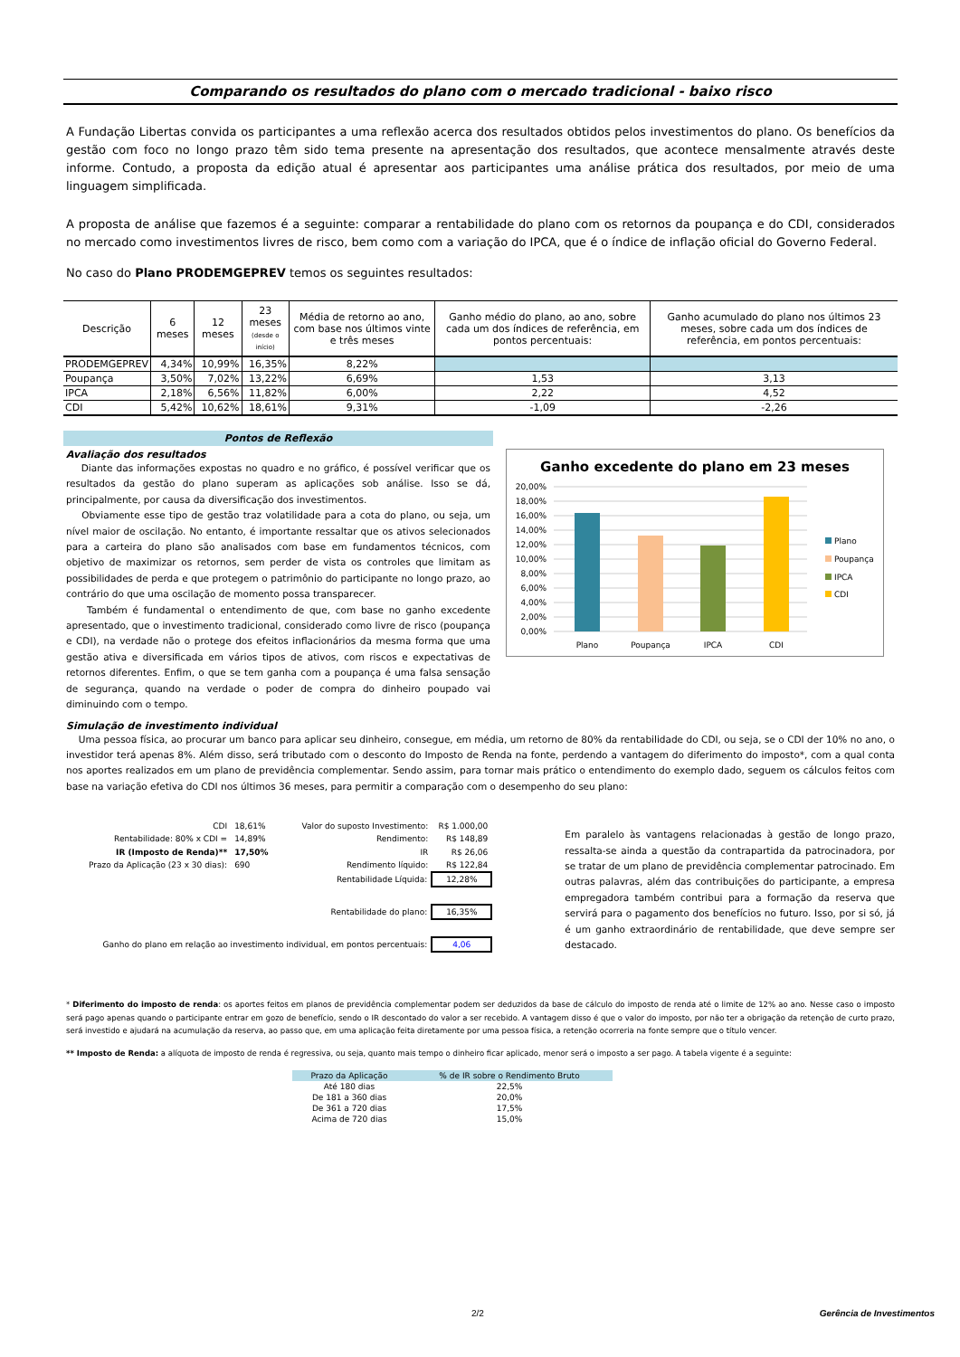Comparando os resultados do plano com o mercado tradicional - baixo risco
A Fundação Libertas convida os participantes a uma reflexão acerca dos resultados obtidos pelos investimentos do plano. Os benefícios da gestão com foco no longo prazo têm sido tema presente na apresentação dos resultados, que acontece mensalmente através deste informe. Contudo, a proposta da edição atual é apresentar aos participantes uma análise prática dos resultados, por meio de uma linguagem simplificada.
A proposta de análise que fazemos é a seguinte: comparar a rentabilidade do plano com os retornos da poupança e do CDI, considerados no mercado como investimentos livres de risco, bem como com a variação do IPCA, que é o índice de inflação oficial do Governo Federal.
No caso do Plano PRODEMGEPREV temos os seguintes resultados:
| Descrição | 6 meses | 12 meses | 23 meses (desde o início) | Média de retorno ao ano, com base nos últimos vinte e três meses | Ganho médio do plano, ao ano, sobre cada um dos índices de referência, em pontos percentuais: | Ganho acumulado do plano nos últimos 23 meses, sobre cada um dos índices de referência, em pontos percentuais: |
| --- | --- | --- | --- | --- | --- | --- |
| PRODEMGEPREV | 4,34% | 10,99% | 16,35% | 8,22% | | |
| Poupança | 3,50% | 7,02% | 13,22% | 6,69% | 1,53 | 3,13 |
| IPCA | 2,18% | 6,56% | 11,82% | 6,00% | 2,22 | 4,52 |
| CDI | 5,42% | 10,62% | 18,61% | 9,31% | -1,09 | -2,26 |
Pontos de Reflexão
Avaliação dos resultados
Diante das informações expostas no quadro e no gráfico, é possível verificar que os resultados da gestão do plano superam as aplicações sob análise. Isso se dá, principalmente, por causa da diversificação dos investimentos.
Obviamente esse tipo de gestão traz volatilidade para a cota do plano, ou seja, um nível maior de oscilação. No entanto, é importante ressaltar que os ativos selecionados para a carteira do plano são analisados com base em fundamentos técnicos, com objetivo de maximizar os retornos, sem perder de vista os controles que limitam as possibilidades de perda e que protegem o patrimônio do participante no longo prazo, ao contrário do que uma oscilação de momento possa transparecer.
Também é fundamental o entendimento de que, com base no ganho excedente apresentado, que o investimento tradicional, considerado como livre de risco (poupança e CDI), na verdade não o protege dos efeitos inflacionários da mesma forma que uma gestão ativa e diversificada em vários tipos de ativos, com riscos e expectativas de retornos diferentes. Enfim, o que se tem ganha com a poupança é uma falsa sensação de segurança, quando na verdade o poder de compra do dinheiro poupado vai diminuindo com o tempo.
Ganho excedente do plano em 23 meses
20,00%
18,00%
16,00%
14,00%
12,00%
10,00%
8,00%
6,00%
4,00%
2,00%
0,00%
Plano
Poupança
IPCA
CDI
Plano
Poupança
IPCA
CDI
Simulação de investimento individual
Uma pessoa física, ao procurar um banco para aplicar seu dinheiro, consegue, em média, um retorno de 80% da rentabilidade do CDI, ou seja, se o CDI der 10% no ano, o investidor terá apenas 8%. Além disso, será tributado com o desconto do Imposto de Renda na fonte, perdendo a vantagem do diferimento do imposto*, com a qual conta nos aportes realizados em um plano de previdência complementar. Sendo assim, para tornar mais prático o entendimento do exemplo dado, seguem os cálculos feitos com base na variação efetiva do CDI nos últimos 36 meses, para permitir a comparação com o desempenho do seu plano:
| CDI | 18,61% | Valor do suposto Investimento: | R$ 1.000,00 |
| Rentabilidade: 80% x CDI = | 14,89% | Rendimento: | R$ 148,89 |
| IR (Imposto de Renda)** | 17,50% | IR | R$ 26,06 |
| Prazo da Aplicação (23 x 30 dias): | 690 | Rendimento líquido: | R$ 122,84 |
| | | Rentabilidade Líquida: | 12,28% |
| | | Rentabilidade do plano: | 16,35% |
| Ganho do plano em relação ao investimento individual, em pontos percentuais: | | | 4,06 |
Em paralelo às vantagens relacionadas à gestão de longo prazo, ressalta-se ainda a questão da contrapartida da patrocinadora, por se tratar de um plano de previdência complementar patrocinado. Em outras palavras, além das contribuições do participante, a empresa empregadora também contribui para a formação da reserva que servirá para o pagamento dos benefícios no futuro. Isso, por si só, já é um ganho extraordinário de rentabilidade, que deve sempre ser destacado.
* Diferimento do imposto de renda: os aportes feitos em planos de previdência complementar podem ser deduzidos da base de cálculo do imposto de renda até o limite de 12% ao ano. Nesse caso o imposto será pago apenas quando o participante entrar em gozo de benefício, sendo o IR descontado do valor a ser recebido. A vantagem disso é que o valor do imposto, por não ter a obrigação da retenção de curto prazo, será investido e ajudará na acumulação da reserva, ao passo que, em uma aplicação feita diretamente por uma pessoa física, a retenção ocorreria na fonte sempre que o título vencer.
** Imposto de Renda: a alíquota de imposto de renda é regressiva, ou seja, quanto mais tempo o dinheiro ficar aplicado, menor será o imposto a ser pago. A tabela vigente é a seguinte:
| Prazo da Aplicação | % de IR sobre o Rendimento Bruto |
| --- | --- |
| Até 180 dias | 22,5% |
| De 181 a 360 dias | 20,0% |
| De 361 a 720 dias | 17,5% |
| Acima de 720 dias | 15,0% |
2/2 Gerência de Investimentos